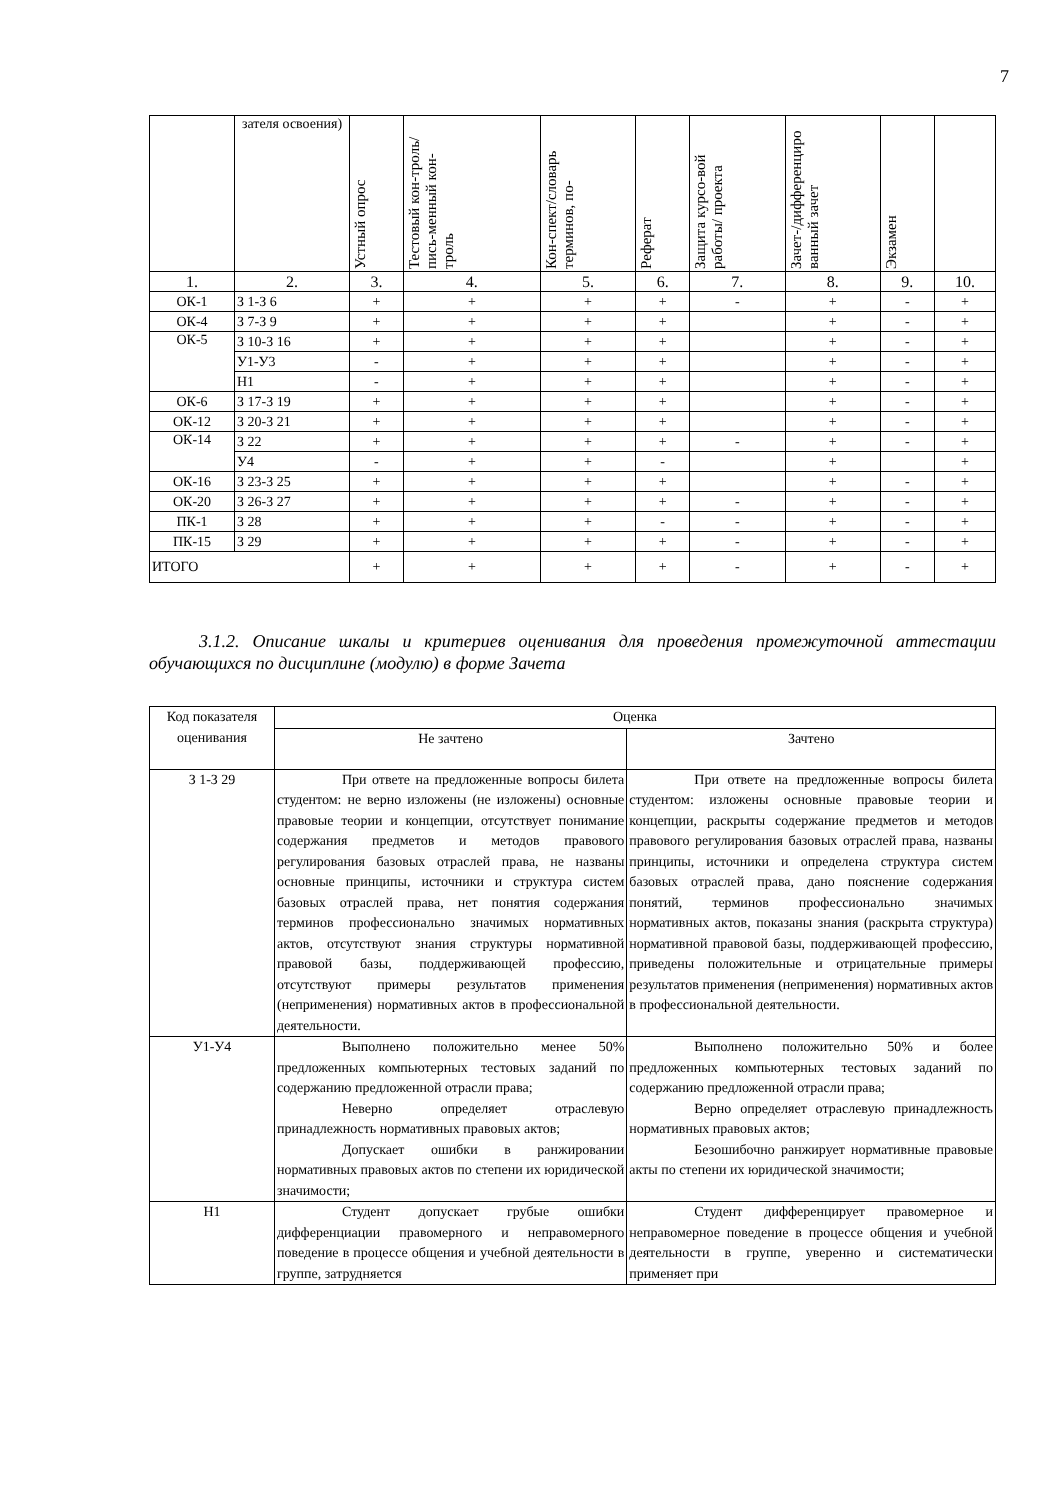7
| | зателя освоения) | Устный опрос | Тестовый кон-троль/ пись-менный кон-троль | Кон-спект/словарь терминов, по- | Реферат | Защита курсо-вой работы/ проекта | Зачет-/дифференциро ванный зачет | Экзамен | |
| 1. | 2. | 3. | 4. | 5. | 6. | 7. | 8. | 9. | 10. |
| ОК-1 | З 1-З 6 | + | + | + | + | - | + | - | + |
| ОК-4 | З 7-З 9 | + | + | + | + | | + | - | + |
| ОК-5 | З 10-З 16 | + | + | + | + | | + | - | + |
| | У1-У3 | - | + | + | + | | + | - | + |
| | Н1 | - | + | + | + | | + | - | + |
| ОК-6 | З 17-З 19 | + | + | + | + | | + | - | + |
| ОК-12 | З 20-З 21 | + | + | + | + | | + | - | + |
| ОК-14 | З 22 | + | + | + | + | - | + | - | + |
| | У4 | - | + | + | - | | + | | + |
| ОК-16 | З 23-З 25 | + | + | + | + | | + | - | + |
| ОК-20 | З 26-З 27 | + | + | + | + | - | + | - | + |
| ПК-1 | З 28 | + | + | + | - | - | + | - | + |
| ПК-15 | З 29 | + | + | + | + | - | + | - | + |
| ИТОГО | | + | + | + | + | - | + | - | + |
3.1.2. Описание шкалы и критериев оценивания для проведения промежуточной аттестации обучающихся по дисциплине (модулю) в форме Зачета
| Код показателя оценивания | Оценка | |
| | Не зачтено | Зачтено |
| З 1-З 29 | При ответе на предложенные вопросы билета студентом: не верно изложены (не изложены) основные правовые теории и концепции, отсутствует понимание содержания предметов и методов правового регулирования базовых отраслей права, не названы основные принципы, источники и структура систем базовых отраслей права, нет понятия содержания терминов профессионально значимых нормативных актов, отсутствуют знания структуры нормативной правовой базы, поддерживающей профессию, отсутствуют примеры результатов применения (неприменения) нормативных актов в профессиональной деятельности. | При ответе на предложенные вопросы билета студентом: изложены основные правовые теории и концепции, раскрыты содержание предметов и методов правового регулирования базовых отраслей права, названы принципы, источники и определена структура систем базовых отраслей права, дано пояснение содержания понятий, терминов профессионально значимых нормативных актов, показаны знания (раскрыта структура) нормативной правовой базы, поддерживающей профессию, приведены положительные и отрицательные примеры результатов применения (неприменения) нормативных актов в профессиональной деятельности. |
| У1-У4 | Выполнено положительно менее 50% предложенных компьютерных тестовых заданий по содержанию предложенной отрасли права; Неверно определяет отраслевую принадлежность нормативных правовых актов; Допускает ошибки в ранжировании нормативных правовых актов по степени их юридической значимости; | Выполнено положительно 50% и более предложенных компьютерных тестовых заданий по содержанию предложенной отрасли права; Верно определяет отраслевую принадлежность нормативных правовых актов; Безошибочно ранжирует нормативные правовые акты по степени их юридической значимости; |
| Н1 | Студент допускает грубые ошибки дифференциации правомерного и неправомерного поведение в процессе общения и учебной деятельности в группе, затрудняется | Студент дифференцирует правомерное и неправомерное поведение в процессе общения и учебной деятельности в группе, уверенно и систематически применяет при |